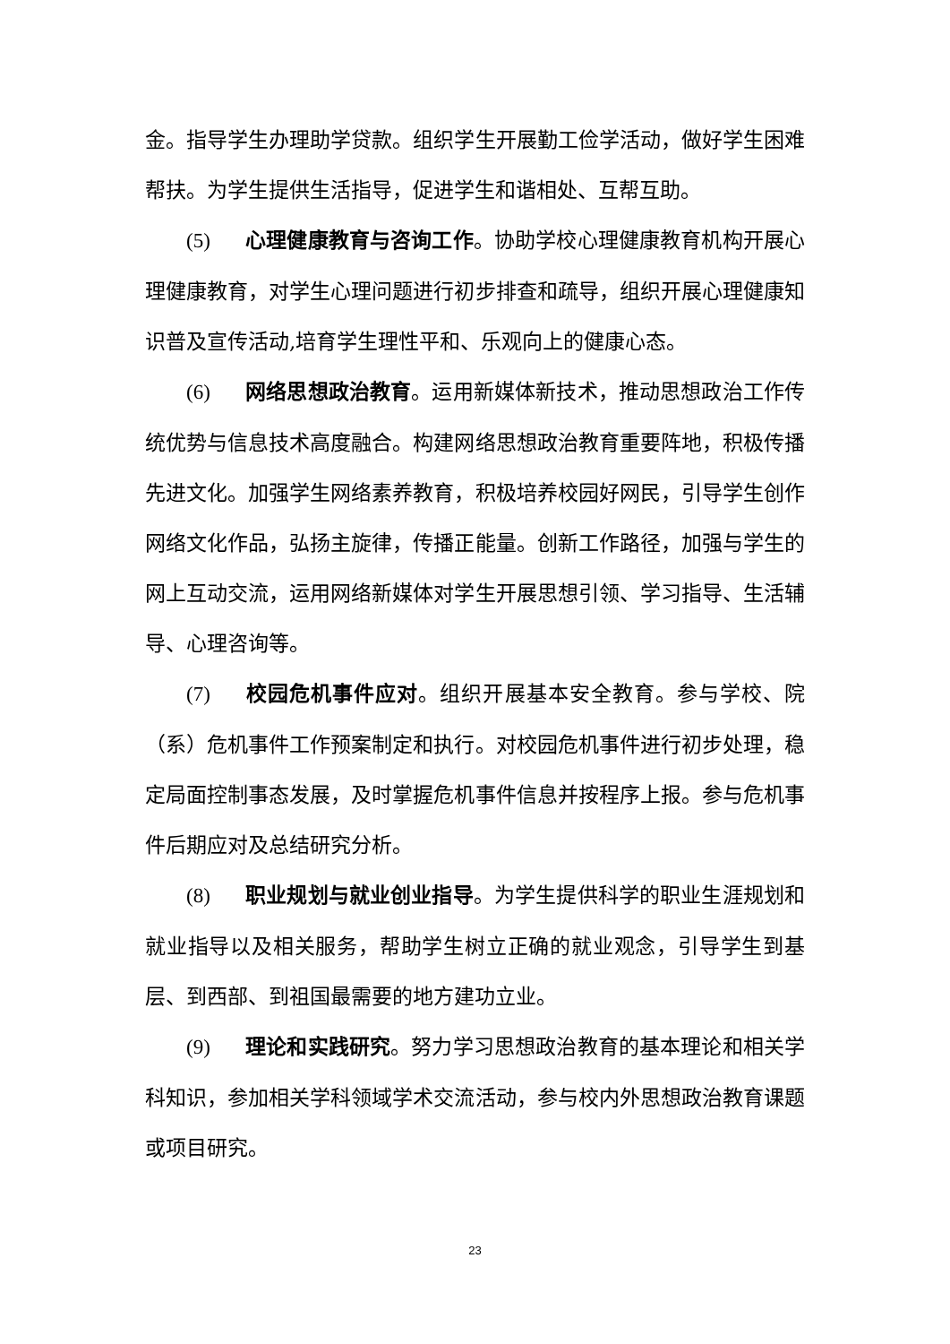金。指导学生办理助学贷款。组织学生开展勤工俭学活动，做好学生困难帮扶。为学生提供生活指导，促进学生和谐相处、互帮互助。
(5) 心理健康教育与咨询工作。协助学校心理健康教育机构开展心理健康教育，对学生心理问题进行初步排查和疏导，组织开展心理健康知识普及宣传活动,培育学生理性平和、乐观向上的健康心态。
(6) 网络思想政治教育。运用新媒体新技术，推动思想政治工作传统优势与信息技术高度融合。构建网络思想政治教育重要阵地，积极传播先进文化。加强学生网络素养教育，积极培养校园好网民，引导学生创作网络文化作品，弘扬主旋律，传播正能量。创新工作路径，加强与学生的网上互动交流，运用网络新媒体对学生开展思想引领、学习指导、生活辅导、心理咨询等。
(7) 校园危机事件应对。组织开展基本安全教育。参与学校、院（系）危机事件工作预案制定和执行。对校园危机事件进行初步处理，稳定局面控制事态发展，及时掌握危机事件信息并按程序上报。参与危机事件后期应对及总结研究分析。
(8) 职业规划与就业创业指导。为学生提供科学的职业生涯规划和就业指导以及相关服务，帮助学生树立正确的就业观念，引导学生到基层、到西部、到祖国最需要的地方建功立业。
(9) 理论和实践研究。努力学习思想政治教育的基本理论和相关学科知识，参加相关学科领域学术交流活动，参与校内外思想政治教育课题或项目研究。
23